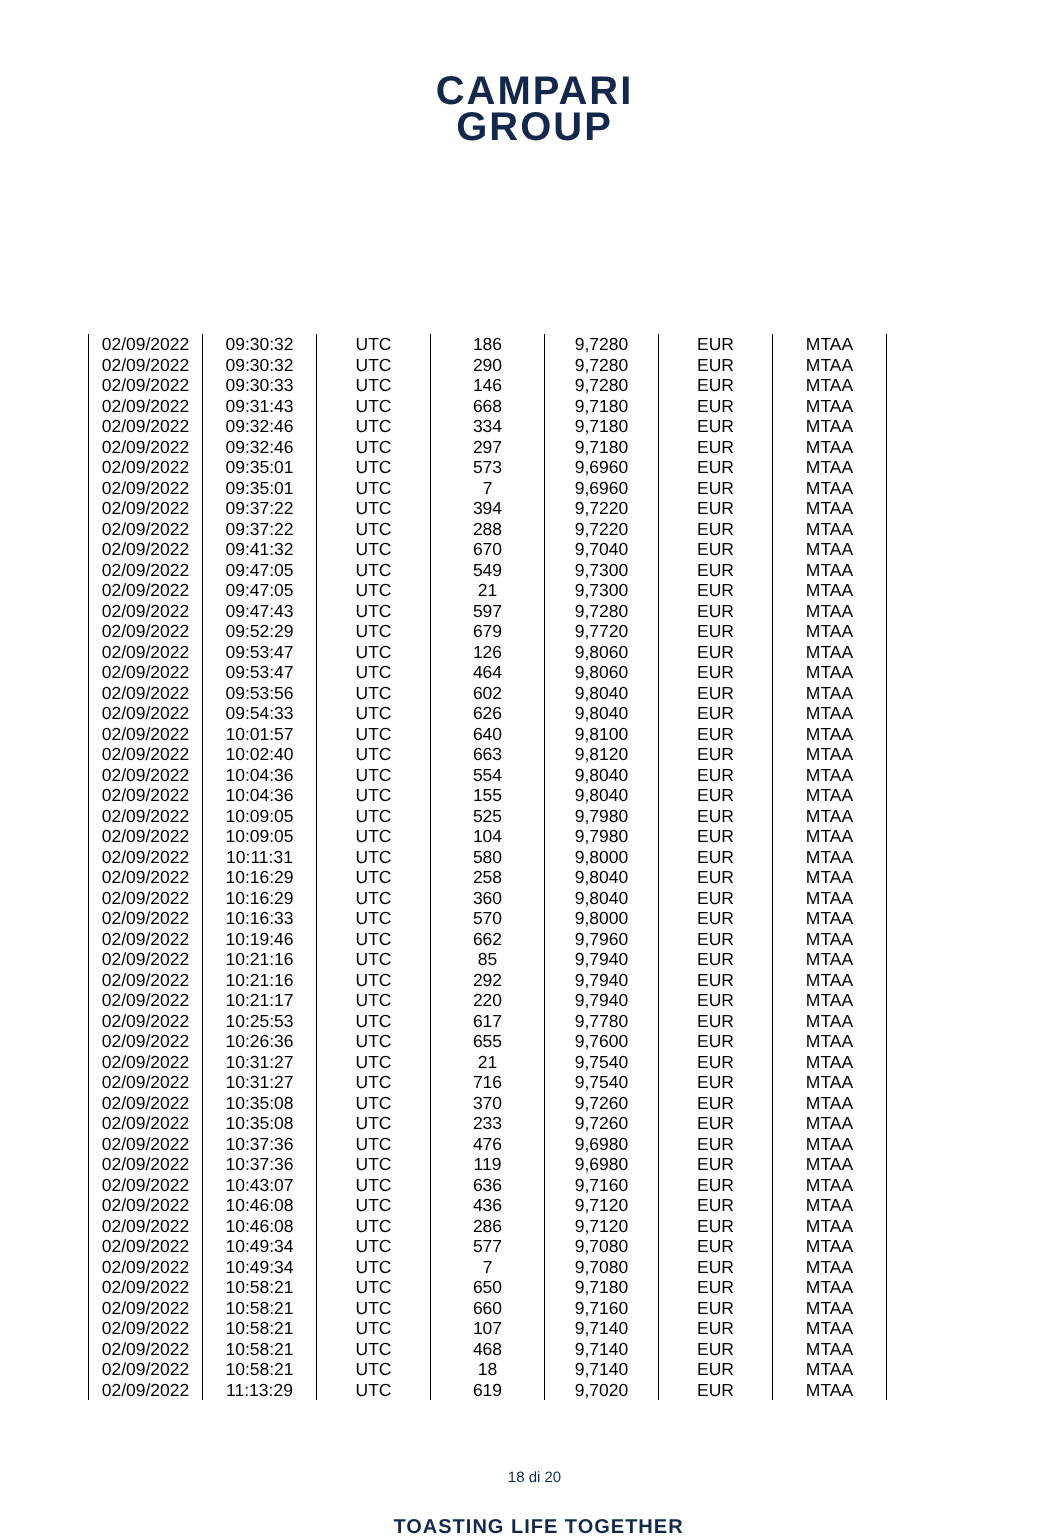CAMPARI
GROUP
| 02/09/2022 | 09:30:32 | UTC | 186 | 9,7280 | EUR | MTAA |
| 02/09/2022 | 09:30:32 | UTC | 290 | 9,7280 | EUR | MTAA |
| 02/09/2022 | 09:30:33 | UTC | 146 | 9,7280 | EUR | MTAA |
| 02/09/2022 | 09:31:43 | UTC | 668 | 9,7180 | EUR | MTAA |
| 02/09/2022 | 09:32:46 | UTC | 334 | 9,7180 | EUR | MTAA |
| 02/09/2022 | 09:32:46 | UTC | 297 | 9,7180 | EUR | MTAA |
| 02/09/2022 | 09:35:01 | UTC | 573 | 9,6960 | EUR | MTAA |
| 02/09/2022 | 09:35:01 | UTC | 7 | 9,6960 | EUR | MTAA |
| 02/09/2022 | 09:37:22 | UTC | 394 | 9,7220 | EUR | MTAA |
| 02/09/2022 | 09:37:22 | UTC | 288 | 9,7220 | EUR | MTAA |
| 02/09/2022 | 09:41:32 | UTC | 670 | 9,7040 | EUR | MTAA |
| 02/09/2022 | 09:47:05 | UTC | 549 | 9,7300 | EUR | MTAA |
| 02/09/2022 | 09:47:05 | UTC | 21 | 9,7300 | EUR | MTAA |
| 02/09/2022 | 09:47:43 | UTC | 597 | 9,7280 | EUR | MTAA |
| 02/09/2022 | 09:52:29 | UTC | 679 | 9,7720 | EUR | MTAA |
| 02/09/2022 | 09:53:47 | UTC | 126 | 9,8060 | EUR | MTAA |
| 02/09/2022 | 09:53:47 | UTC | 464 | 9,8060 | EUR | MTAA |
| 02/09/2022 | 09:53:56 | UTC | 602 | 9,8040 | EUR | MTAA |
| 02/09/2022 | 09:54:33 | UTC | 626 | 9,8040 | EUR | MTAA |
| 02/09/2022 | 10:01:57 | UTC | 640 | 9,8100 | EUR | MTAA |
| 02/09/2022 | 10:02:40 | UTC | 663 | 9,8120 | EUR | MTAA |
| 02/09/2022 | 10:04:36 | UTC | 554 | 9,8040 | EUR | MTAA |
| 02/09/2022 | 10:04:36 | UTC | 155 | 9,8040 | EUR | MTAA |
| 02/09/2022 | 10:09:05 | UTC | 525 | 9,7980 | EUR | MTAA |
| 02/09/2022 | 10:09:05 | UTC | 104 | 9,7980 | EUR | MTAA |
| 02/09/2022 | 10:11:31 | UTC | 580 | 9,8000 | EUR | MTAA |
| 02/09/2022 | 10:16:29 | UTC | 258 | 9,8040 | EUR | MTAA |
| 02/09/2022 | 10:16:29 | UTC | 360 | 9,8040 | EUR | MTAA |
| 02/09/2022 | 10:16:33 | UTC | 570 | 9,8000 | EUR | MTAA |
| 02/09/2022 | 10:19:46 | UTC | 662 | 9,7960 | EUR | MTAA |
| 02/09/2022 | 10:21:16 | UTC | 85 | 9,7940 | EUR | MTAA |
| 02/09/2022 | 10:21:16 | UTC | 292 | 9,7940 | EUR | MTAA |
| 02/09/2022 | 10:21:17 | UTC | 220 | 9,7940 | EUR | MTAA |
| 02/09/2022 | 10:25:53 | UTC | 617 | 9,7780 | EUR | MTAA |
| 02/09/2022 | 10:26:36 | UTC | 655 | 9,7600 | EUR | MTAA |
| 02/09/2022 | 10:31:27 | UTC | 21 | 9,7540 | EUR | MTAA |
| 02/09/2022 | 10:31:27 | UTC | 716 | 9,7540 | EUR | MTAA |
| 02/09/2022 | 10:35:08 | UTC | 370 | 9,7260 | EUR | MTAA |
| 02/09/2022 | 10:35:08 | UTC | 233 | 9,7260 | EUR | MTAA |
| 02/09/2022 | 10:37:36 | UTC | 476 | 9,6980 | EUR | MTAA |
| 02/09/2022 | 10:37:36 | UTC | 119 | 9,6980 | EUR | MTAA |
| 02/09/2022 | 10:43:07 | UTC | 636 | 9,7160 | EUR | MTAA |
| 02/09/2022 | 10:46:08 | UTC | 436 | 9,7120 | EUR | MTAA |
| 02/09/2022 | 10:46:08 | UTC | 286 | 9,7120 | EUR | MTAA |
| 02/09/2022 | 10:49:34 | UTC | 577 | 9,7080 | EUR | MTAA |
| 02/09/2022 | 10:49:34 | UTC | 7 | 9,7080 | EUR | MTAA |
| 02/09/2022 | 10:58:21 | UTC | 650 | 9,7180 | EUR | MTAA |
| 02/09/2022 | 10:58:21 | UTC | 660 | 9,7160 | EUR | MTAA |
| 02/09/2022 | 10:58:21 | UTC | 107 | 9,7140 | EUR | MTAA |
| 02/09/2022 | 10:58:21 | UTC | 468 | 9,7140 | EUR | MTAA |
| 02/09/2022 | 10:58:21 | UTC | 18 | 9,7140 | EUR | MTAA |
| 02/09/2022 | 11:13:29 | UTC | 619 | 9,7020 | EUR | MTAA |
18 di 20
TOASTING LIFE TOGETHER